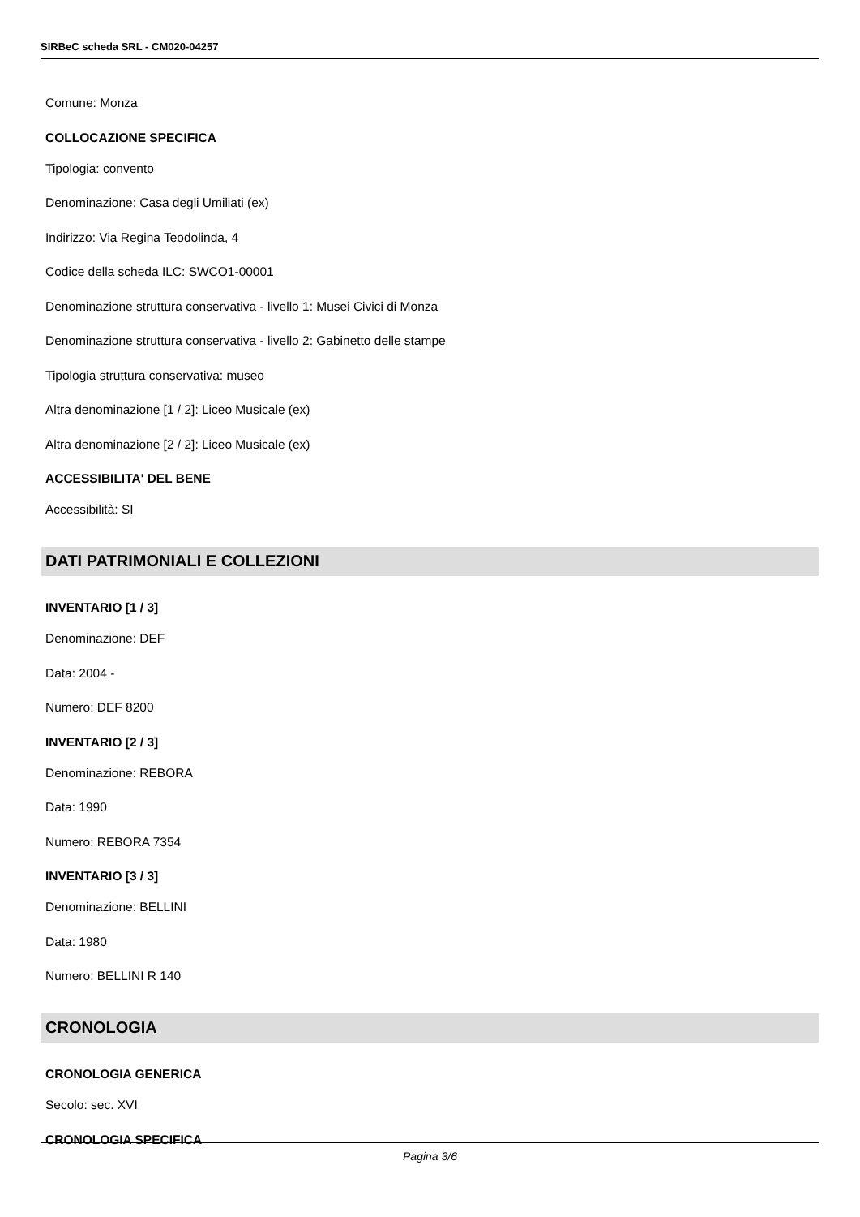SIRBeC scheda SRL - CM020-04257
Comune: Monza
COLLOCAZIONE SPECIFICA
Tipologia: convento
Denominazione: Casa degli Umiliati (ex)
Indirizzo: Via Regina Teodolinda, 4
Codice della scheda ILC: SWCO1-00001
Denominazione struttura conservativa - livello 1: Musei Civici di Monza
Denominazione struttura conservativa - livello 2: Gabinetto delle stampe
Tipologia struttura conservativa: museo
Altra denominazione [1 / 2]: Liceo Musicale (ex)
Altra denominazione [2 / 2]: Liceo Musicale (ex)
ACCESSIBILITA' DEL BENE
Accessibilità: SI
DATI PATRIMONIALI E COLLEZIONI
INVENTARIO [1 / 3]
Denominazione: DEF
Data: 2004 -
Numero: DEF 8200
INVENTARIO [2 / 3]
Denominazione: REBORA
Data: 1990
Numero: REBORA 7354
INVENTARIO [3 / 3]
Denominazione: BELLINI
Data: 1980
Numero: BELLINI R 140
CRONOLOGIA
CRONOLOGIA GENERICA
Secolo: sec. XVI
CRONOLOGIA SPECIFICA
Pagina 3/6